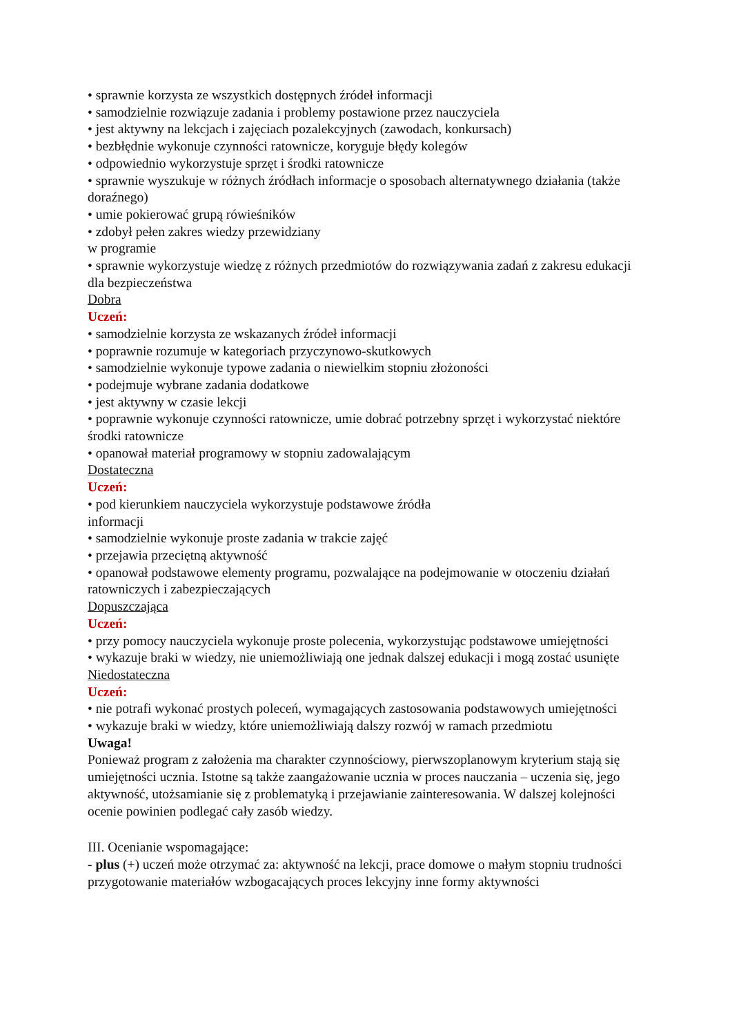• sprawnie korzysta ze wszystkich dostępnych źródeł informacji
• samodzielnie rozwiązuje zadania i problemy postawione przez nauczyciela
• jest aktywny na lekcjach i zajęciach pozalekcyjnych (zawodach, konkursach)
• bezbłędnie wykonuje czynności ratownicze, koryguje błędy kolegów
• odpowiednio wykorzystuje sprzęt i środki ratownicze
• sprawnie wyszukuje w różnych źródłach informacje o sposobach alternatywnego działania (także doraźnego)
• umie pokierować grupą rówieśników
• zdobył pełen zakres wiedzy przewidziany
w programie
• sprawnie wykorzystuje wiedzę z różnych przedmiotów do rozwiązywania zadań z zakresu edukacji dla bezpieczeństwa
Dobra
Uczeń:
• samodzielnie korzysta ze wskazanych źródeł informacji
• poprawnie rozumuje w kategoriach przyczynowo-skutkowych
• samodzielnie wykonuje typowe zadania o niewielkim stopniu złożoności
• podejmuje wybrane zadania dodatkowe
• jest aktywny w czasie lekcji
• poprawnie wykonuje czynności ratownicze, umie dobrać potrzebny sprzęt i wykorzystać niektóre środki ratownicze
• opanował materiał programowy w stopniu zadowalającym
Dostateczna
Uczeń:
• pod kierunkiem nauczyciela wykorzystuje podstawowe źródła
informacji
• samodzielnie wykonuje proste zadania w trakcie zajęć
• przejawia przeciętną aktywność
• opanował podstawowe elementy programu, pozwalające na podejmowanie w otoczeniu działań ratowniczych i zabezpieczających
Dopuszczająca
Uczeń:
• przy pomocy nauczyciela wykonuje proste polecenia, wykorzystując podstawowe umiejętności
• wykazuje braki w wiedzy, nie uniemożliwiają one jednak dalszej edukacji i mogą zostać usunięte
Niedostateczna
Uczeń:
• nie potrafi wykonać prostych poleceń, wymagających zastosowania podstawowych umiejętności
• wykazuje braki w wiedzy, które uniemożliwiają dalszy rozwój w ramach przedmiotu
Uwaga!
Ponieważ program z założenia ma charakter czynnościowy, pierwszoplanowym kryterium stają się umiejętności ucznia. Istotne są także zaangażowanie ucznia w proces nauczania – uczenia się, jego aktywność, utożsamianie się z problematyką i przejawianie zainteresowania. W dalszej kolejności ocenie powinien podlegać cały zasób wiedzy.
III. Ocenianie wspomagające:
- plus (+) uczeń może otrzymać za: aktywność na lekcji, prace domowe o małym stopniu trudności przygotowanie materiałów wzbogacających proces lekcyjny inne formy aktywności